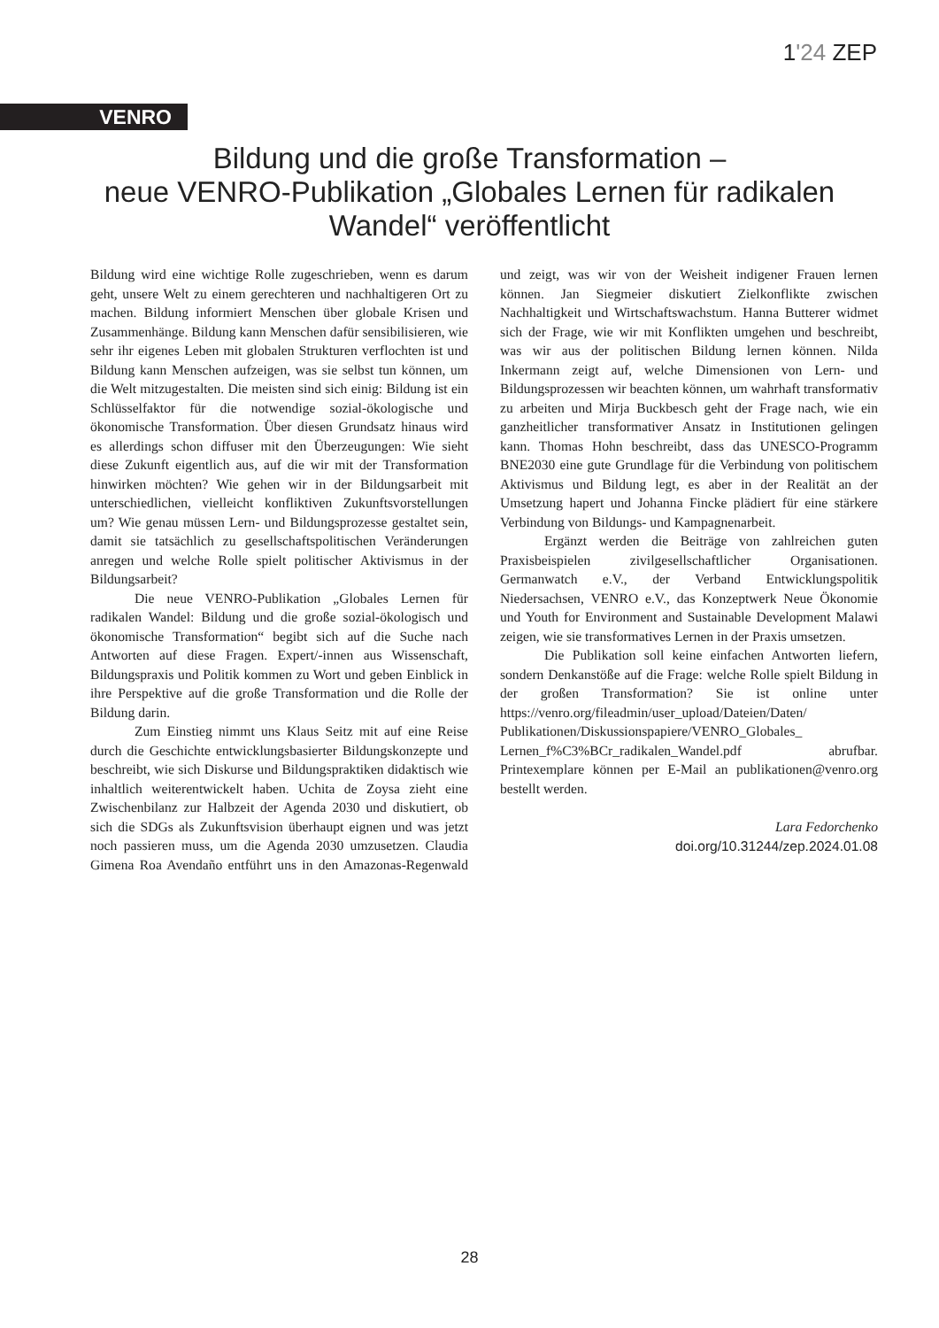1'24 ZEP
VENRO
Bildung und die große Transformation –
neue VENRO-Publikation „Globales Lernen für radikalen Wandel“ veröffentlicht
Bildung wird eine wichtige Rolle zugeschrieben, wenn es darum geht, unsere Welt zu einem gerechteren und nachhaltigeren Ort zu machen. Bildung informiert Menschen über globale Krisen und Zusammenhänge. Bildung kann Menschen dafür sensibilisieren, wie sehr ihr eigenes Leben mit globalen Strukturen verflochten ist und Bildung kann Menschen aufzeigen, was sie selbst tun können, um die Welt mitzugestalten. Die meisten sind sich einig: Bildung ist ein Schlüsselfaktor für die notwendige sozial-ökologische und ökonomische Transformation. Über diesen Grundsatz hinaus wird es allerdings schon diffuser mit den Überzeugungen: Wie sieht diese Zukunft eigentlich aus, auf die wir mit der Transformation hinwirken möchten? Wie gehen wir in der Bildungsarbeit mit unterschiedlichen, vielleicht konfliktiven Zukunftsvorstellungen um? Wie genau müssen Lern- und Bildungsprozesse gestaltet sein, damit sie tatsächlich zu gesellschaftspolitischen Veränderungen anregen und welche Rolle spielt politischer Aktivismus in der Bildungsarbeit?
Die neue VENRO-Publikation „Globales Lernen für radikalen Wandel: Bildung und die große sozial-ökologisch und ökonomische Transformation“ begibt sich auf die Suche nach Antworten auf diese Fragen. Expert/-innen aus Wissenschaft, Bildungspraxis und Politik kommen zu Wort und geben Einblick in ihre Perspektive auf die große Transformation und die Rolle der Bildung darin.
Zum Einstieg nimmt uns Klaus Seitz mit auf eine Reise durch die Geschichte entwicklungsbasierter Bildungskonzepte und beschreibt, wie sich Diskurse und Bildungspraktiken didaktisch wie inhaltlich weiterentwickelt haben. Uchita de Zoysa zieht eine Zwischenbilanz zur Halbzeit der Agenda 2030 und diskutiert, ob sich die SDGs als Zukunftsvision überhaupt eignen und was jetzt noch passieren muss, um die Agenda 2030 umzusetzen. Claudia Gimena Roa Avendaño entführt uns in den Amazonas-Regenwald und zeigt, was wir von der Weisheit indigener Frauen lernen können. Jan Siegmeier diskutiert Zielkonflikte zwischen Nachhaltigkeit und Wirtschaftswachstum. Hanna Butterer widmet sich der Frage, wie wir mit Konflikten umgehen und beschreibt, was wir aus der politischen Bildung lernen können. Nilda Inkermann zeigt auf, welche Dimensionen von Lern- und Bildungsprozessen wir beachten können, um wahrhaft transformativ zu arbeiten und Mirja Buckbesch geht der Frage nach, wie ein ganzheitlicher transformativer Ansatz in Institutionen gelingen kann. Thomas Hohn beschreibt, dass das UNESCO-Programm BNE2030 eine gute Grundlage für die Verbindung von politischem Aktivismus und Bildung legt, es aber in der Realität an der Umsetzung hapert und Johanna Fincke plädiert für eine stärkere Verbindung von Bildungs- und Kampagnenarbeit.
Ergänzt werden die Beiträge von zahlreichen guten Praxisbeispielen zivilgesellschaftlicher Organisationen. Germanwatch e.V., der Verband Entwicklungspolitik Niedersachsen, VENRO e.V., das Konzeptwerk Neue Ökonomie und Youth for Environment and Sustainable Development Malawi zeigen, wie sie transformatives Lernen in der Praxis umsetzen.
Die Publikation soll keine einfachen Antworten liefern, sondern Denkanstöße auf die Frage: welche Rolle spielt Bildung in der großen Transformation? Sie ist online unter https://venro.org/fileadmin/user_upload/Dateien/Daten/ Publikationen/Diskussionspapiere/VENRO_Globales_ Lernen_f%C3%BCr_radikalen_Wandel.pdf abrufbar. Printexemplare können per E-Mail an publikationen@venro.org bestellt werden.
Lara Fedorchenko
doi.org/10.31244/zep.2024.01.08
28